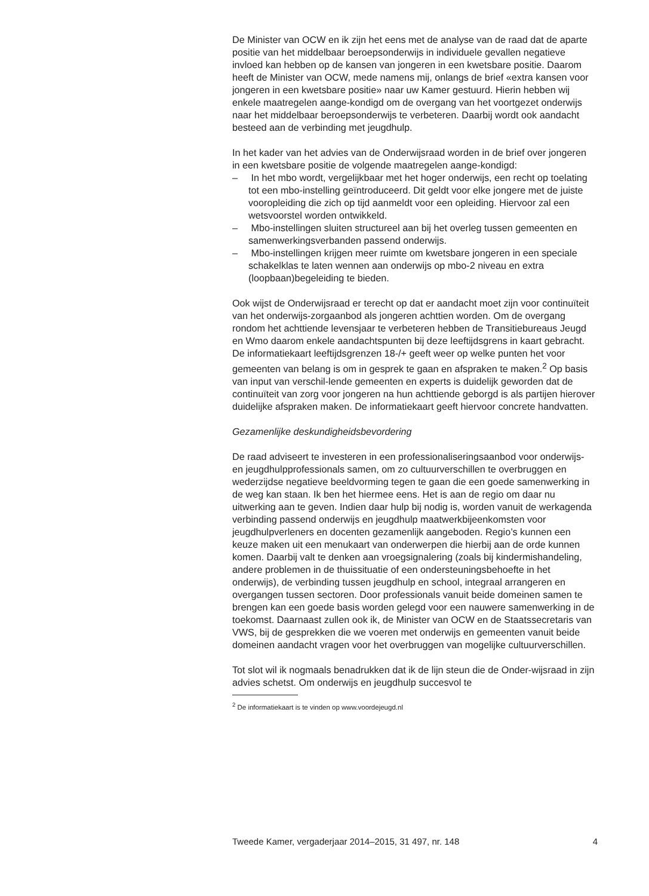De Minister van OCW en ik zijn het eens met de analyse van de raad dat de aparte positie van het middelbaar beroepsonderwijs in individuele gevallen negatieve invloed kan hebben op de kansen van jongeren in een kwetsbare positie. Daarom heeft de Minister van OCW, mede namens mij, onlangs de brief «extra kansen voor jongeren in een kwetsbare positie» naar uw Kamer gestuurd. Hierin hebben wij enkele maatregelen aange-kondigd om de overgang van het voortgezet onderwijs naar het middelbaar beroepsonderwijs te verbeteren. Daarbij wordt ook aandacht besteed aan de verbinding met jeugdhulp.
In het kader van het advies van de Onderwijsraad worden in de brief over jongeren in een kwetsbare positie de volgende maatregelen aange-kondigd:
– In het mbo wordt, vergelijkbaar met het hoger onderwijs, een recht op toelating tot een mbo-instelling geïntroduceerd. Dit geldt voor elke jongere met de juiste vooropleiding die zich op tijd aanmeldt voor een opleiding. Hiervoor zal een wetsvoorstel worden ontwikkeld.
– Mbo-instellingen sluiten structureel aan bij het overleg tussen gemeenten en samenwerkingsverbanden passend onderwijs.
– Mbo-instellingen krijgen meer ruimte om kwetsbare jongeren in een speciale schakelklas te laten wennen aan onderwijs op mbo-2 niveau en extra (loopbaan)begeleiding te bieden.
Ook wijst de Onderwijsraad er terecht op dat er aandacht moet zijn voor continuïteit van het onderwijs-zorgaanbod als jongeren achttien worden. Om de overgang rondom het achttiende levensjaar te verbeteren hebben de Transitiebureaus Jeugd en Wmo daarom enkele aandachtspunten bij deze leeftijdsgrens in kaart gebracht. De informatiekaart leeftijdsgrenzen 18-/+ geeft weer op welke punten het voor gemeenten van belang is om in gesprek te gaan en afspraken te maken.<sup>2</sup> Op basis van input van verschil-lende gemeenten en experts is duidelijk geworden dat de continuïteit van zorg voor jongeren na hun achttiende geborgd is als partijen hierover duidelijke afspraken maken. De informatiekaart geeft hiervoor concrete handvatten.
Gezamenlijke deskundigheidsbevordering
De raad adviseert te investeren in een professionaliseringsaanbod voor onderwijs- en jeugdhulpprofessionals samen, om zo cultuurverschillen te overbruggen en wederzijdse negatieve beeldvorming tegen te gaan die een goede samenwerking in de weg kan staan. Ik ben het hiermee eens. Het is aan de regio om daar nu uitwerking aan te geven. Indien daar hulp bij nodig is, worden vanuit de werkagenda verbinding passend onderwijs en jeugdhulp maatwerkbijeenkomsten voor jeugdhulpverleners en docenten gezamenlijk aangeboden. Regio’s kunnen een keuze maken uit een menukaart van onderwerpen die hierbij aan de orde kunnen komen. Daarbij valt te denken aan vroegsignalering (zoals bij kindermishandeling, andere problemen in de thuissituatie of een ondersteuningsbehoefte in het onderwijs), de verbinding tussen jeugdhulp en school, integraal arrangeren en overgangen tussen sectoren. Door professionals vanuit beide domeinen samen te brengen kan een goede basis worden gelegd voor een nauwere samenwerking in de toekomst. Daarnaast zullen ook ik, de Minister van OCW en de Staatssecretaris van VWS, bij de gesprekken die we voeren met onderwijs en gemeenten vanuit beide domeinen aandacht vragen voor het overbruggen van mogelijke cultuurverschillen.
Tot slot wil ik nogmaals benadrukken dat ik de lijn steun die de Onder-wijsraad in zijn advies schetst. Om onderwijs en jeugdhulp succesvol te
<sup>2</sup> De informatiekaart is te vinden op www.voordejeugd.nl
Tweede Kamer, vergaderjaar 2014–2015, 31 497, nr. 148 4